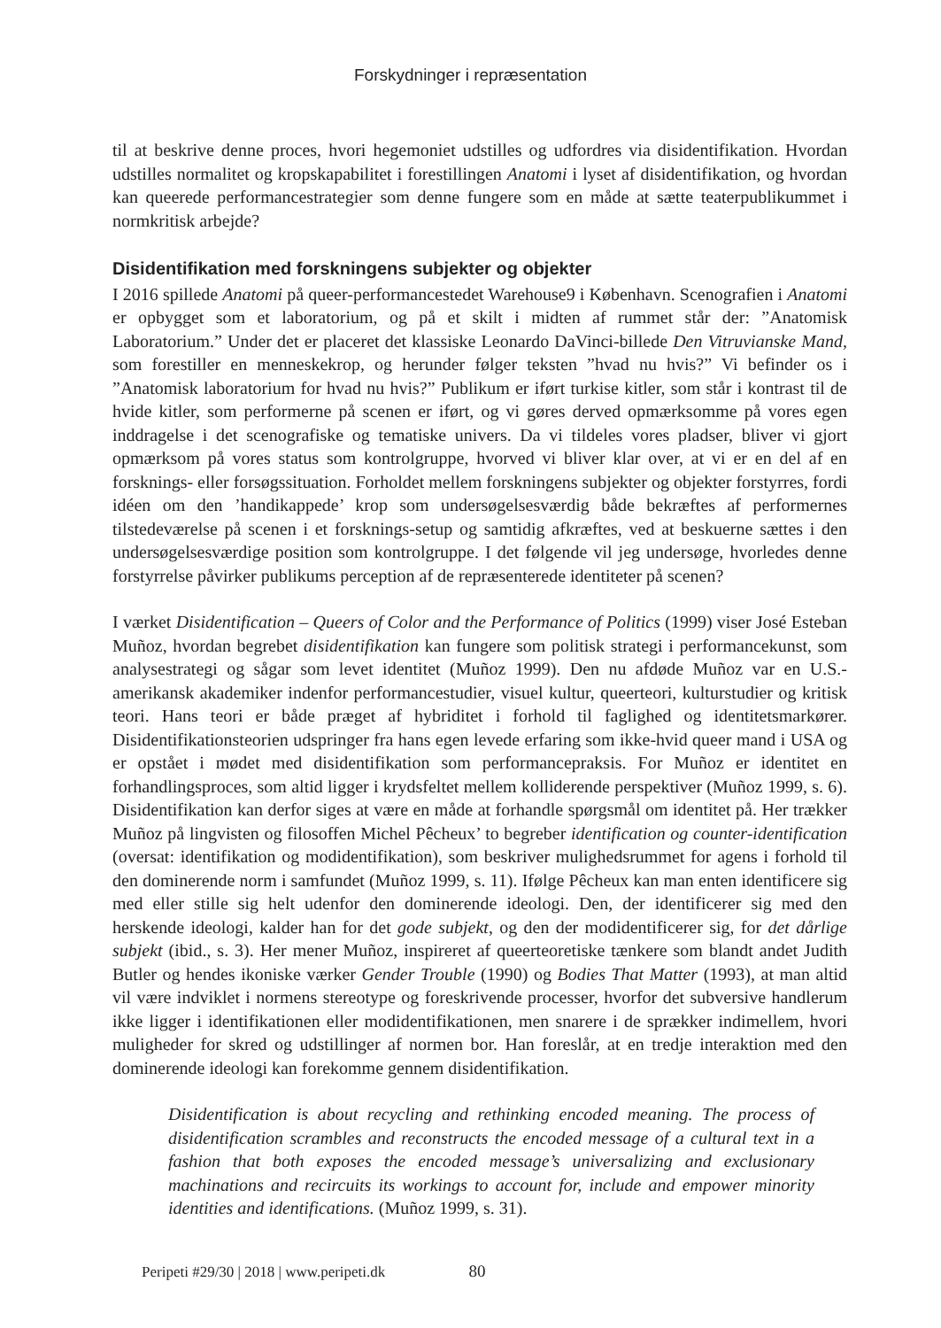Forskydninger i repræsentation
til at beskrive denne proces, hvori hegemoniet udstilles og udfordres via disidentifikation. Hvordan udstilles normalitet og kropskapabilitet i forestillingen Anatomi i lyset af disidentifikation, og hvordan kan queerede performancestrategier som denne fungere som en måde at sætte teaterpublikummet i normkritisk arbejde?
Disidentifikation med forskningens subjekter og objekter
I 2016 spillede Anatomi på queer-performancestedet Warehouse9 i København. Scenografien i Anatomi er opbygget som et laboratorium, og på et skilt i midten af rummet står der: ”Anatomisk Laboratorium.” Under det er placeret det klassiske Leonardo DaVinci-billede Den Vitruvianske Mand, som forestiller en menneskekrop, og herunder følger teksten ”hvad nu hvis?” Vi befinder os i ”Anatomisk laboratorium for hvad nu hvis?” Publikum er iført turkise kitler, som står i kontrast til de hvide kitler, som performerne på scenen er iført, og vi gøres derved opmærksomme på vores egen inddragelse i det scenografiske og tematiske univers. Da vi tildeles vores pladser, bliver vi gjort opmærksom på vores status som kontrolgruppe, hvorved vi bliver klar over, at vi er en del af en forsknings- eller forsøgssituation. Forholdet mellem forskningens subjekter og objekter forstyrres, fordi idéen om den ’handikappede’ krop som undersøgelsesværdig både bekræftes af performernes tilstedeværelse på scenen i et forsknings-setup og samtidig afkræftes, ved at beskuerne sættes i den undersøgelsesværdige position som kontrolgruppe. I det følgende vil jeg undersøge, hvorledes denne forstyrrelse påvirker publikums perception af de repræsenterede identiteter på scenen?
I værket Disidentification – Queers of Color and the Performance of Politics (1999) viser José Esteban Muñoz, hvordan begrebet disidentifikation kan fungere som politisk strategi i performancekunst, som analysestrategi og sågar som levet identitet (Muñoz 1999). Den nu afdøde Muñoz var en U.S.-amerikansk akademiker indenfor performancestudier, visuel kultur, queerteori, kulturstudier og kritisk teori. Hans teori er både præget af hybriditet i forhold til faglighed og identitetsmarkører. Disidentifikationsteorien udspringer fra hans egen levede erfaring som ikke-hvid queer mand i USA og er opstået i mødet med disidentifikation som performancepraksis. For Muñoz er identitet en forhandlingsproces, som altid ligger i krydsfeltet mellem kolliderende perspektiver (Muñoz 1999, s. 6). Disidentifikation kan derfor siges at være en måde at forhandle spørgsmål om identitet på. Her trækker Muñoz på lingvisten og filosoffen Michel Pêcheux’ to begreber identification og counter-identification (oversat: identifikation og modidentifikation), som beskriver mulighedsrummet for agens i forhold til den dominerende norm i samfundet (Muñoz 1999, s. 11). Ifølge Pêcheux kan man enten identificere sig med eller stille sig helt udenfor den dominerende ideologi. Den, der identificerer sig med den herskende ideologi, kalder han for det gode subjekt, og den der modidentificerer sig, for det dårlige subjekt (ibid., s. 3). Her mener Muñoz, inspireret af queerteoretiske tænkere som blandt andet Judith Butler og hendes ikoniske værker Gender Trouble (1990) og Bodies That Matter (1993), at man altid vil være indviklet i normens stereotype og foreskrivende processer, hvorfor det subversive handlerum ikke ligger i identifikationen eller modidentifikationen, men snarere i de sprækker indimellem, hvori muligheder for skred og udstillinger af normen bor. Han foreslår, at en tredje interaktion med den dominerende ideologi kan forekomme gennem disidentifikation.
Disidentification is about recycling and rethinking encoded meaning. The process of disidentification scrambles and reconstructs the encoded message of a cultural text in a fashion that both exposes the encoded message’s universalizing and exclusionary machinations and recircuits its workings to account for, include and empower minority identities and identifications. (Muñoz 1999, s. 31).
Peripeti #29/30 | 2018 | www.peripeti.dk 80